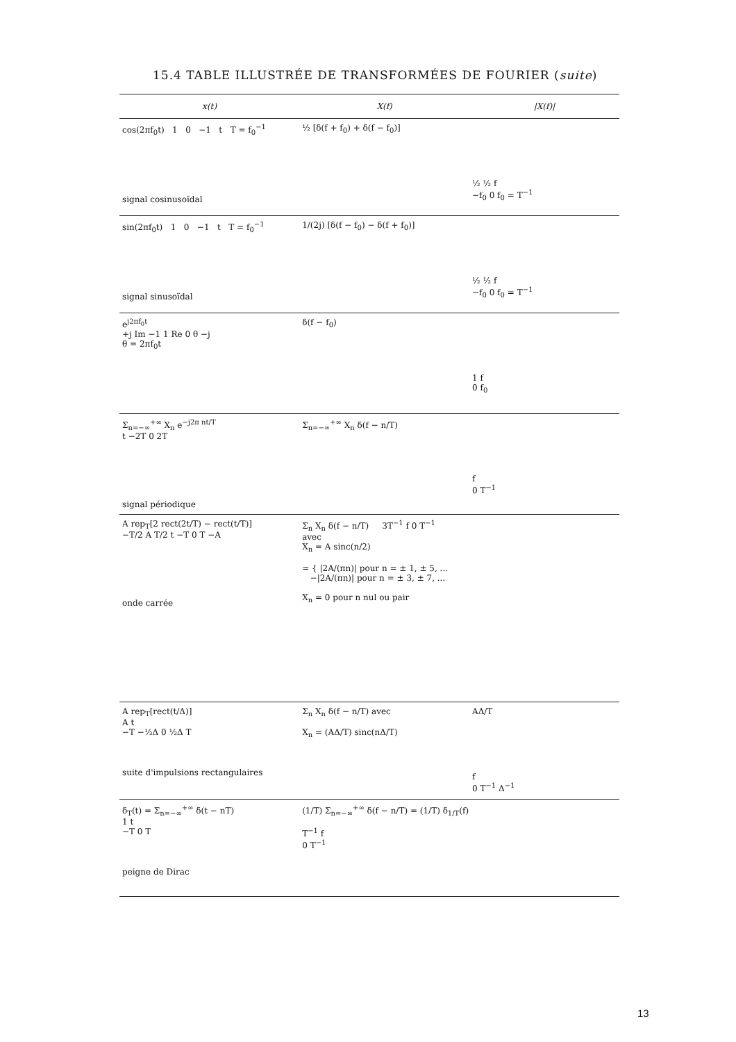15.4 TABLE ILLUSTRÉE DE TRANSFORMÉES DE FOURIER (suite)
| x(t) | X(f) | /X(f)/ |
| --- | --- | --- |
| cos(2πf<sub>0</sub>t) 1 0 −1 t T = f<sub>0</sub><sup>−1</sup> signal cosinusoïdal | ½ [δ(f + f<sub>0</sub>) + δ(f − f<sub>0</sub>)] | ½ ½ f −f<sub>0</sub> 0 f<sub>0</sub> = T<sup>−1</sup> |
| sin(2πf<sub>0</sub>t) 1 0 −1 t T = f<sub>0</sub><sup>−1</sup> signal sinusoïdal | 1/(2j) [δ(f − f<sub>0</sub>) − δ(f + f<sub>0</sub>)] | ½ ½ f −f<sub>0</sub> 0 f<sub>0</sub> = T<sup>−1</sup> |
| e<sup>j2πf<sub>0</sub>t</sup> +j Im −1 1 Re 0 θ −j θ = 2πf<sub>0</sub>t | δ(f − f<sub>0</sub>) | 1 f 0 f<sub>0</sub> |
| Σ<sub>n=−∞</sub><sup>+∞</sup> X<sub>n</sub> e<sup>−j2π nt/T</sup> t −2T 0 2T signal périodique | Σ<sub>n=−∞</sub><sup>+∞</sup> X<sub>n</sub> δ(f − n/T) | f 0 T<sup>−1</sup> |
| A rep<sub>T</sub>[2 rect(2t/T) − rect(t/T)] −T/2 A T/2 t −T 0 T −A onde carrée | Σ<sub>n</sub> X<sub>n</sub> δ(f − n/T) 3T<sup>−1</sup> f 0 T<sup>−1</sup> avec X<sub>n</sub> = A sinc(n/2) = { /2A/(πn)/ pour n = ± 1, ± 5, ... −/2A/(πn)/ pour n = ± 3, ± 7, ... X<sub>n</sub> = 0 pour n nul ou pair | |
| A rep<sub>T</sub>[rect(t/Δ)] A t −T −½Δ 0 ½Δ T suite d'impulsions rectangulaires | Σ<sub>n</sub> X<sub>n</sub> δ(f − n/T) avec X<sub>n</sub> = (AΔ/T) sinc(nΔ/T) | AΔ/T f 0 T<sup>−1</sup> Δ<sup>−1</sup> |
| δ<sub>T</sub>(t) = Σ<sub>n=−∞</sub><sup>+∞</sup> δ(t − nT) 1 t −T 0 T peigne de Dirac | (1/T) Σ<sub>n=−∞</sub><sup>+∞</sup> δ(f − n/T) = (1/T) δ<sub>1/T</sub>(f) T<sup>−1</sup> f 0 T<sup>−1</sup> | |
13